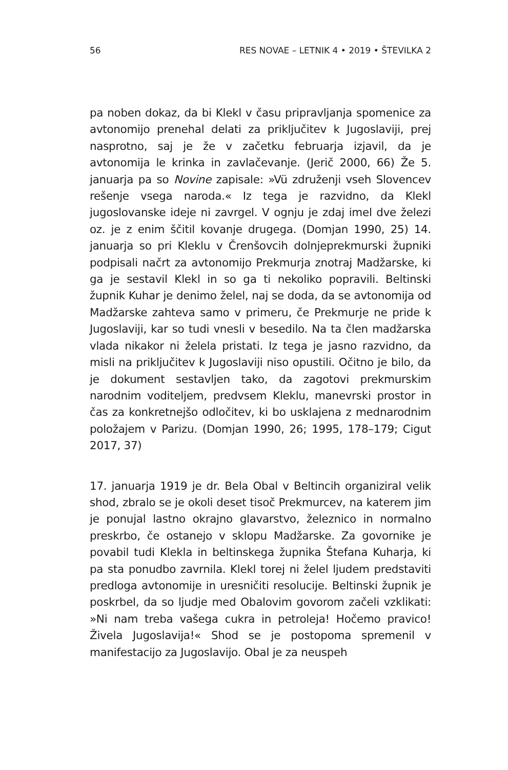56 RES NOVAE – LETNIK 4 • 2019 • ŠTEVILKA 2
pa noben dokaz, da bi Klekl v času pripravljanja spomenice za avtonomijo prenehal delati za priključitev k Jugoslaviji, prej nasprotno, saj je že v začetku februarja izjavil, da je avtonomija le krinka in zavlačevanje. (Jerič 2000, 66) Že 5. januarja pa so Novine zapisale: »Vü združenji vseh Slovencev rešenje vsega naroda.« Iz tega je razvidno, da Klekl jugoslovanske ideje ni zavrgel. V ognju je zdaj imel dve železi oz. je z enim ščitil kovanje drugega. (Domjan 1990, 25) 14. januarja so pri Kleklu v Črenšovcih dolnjeprekmurski župniki podpisali načrt za avtonomijo Prekmurja znotraj Madžarske, ki ga je sestavil Klekl in so ga ti nekoliko popravili. Beltinski župnik Kuhar je denimo želel, naj se doda, da se avtonomija od Madžarske zahteva samo v primeru, če Prekmurje ne pride k Jugoslaviji, kar so tudi vnesli v besedilo. Na ta člen madžarska vlada nikakor ni želela pristati. Iz tega je jasno razvidno, da misli na priključitev k Jugoslaviji niso opustili. Očitno je bilo, da je dokument sestavljen tako, da zagotovi prekmurskim narodnim voditeljem, predvsem Kleklu, manevrski prostor in čas za konkretnejšo odločitev, ki bo usklajena z mednarodnim položajem v Parizu. (Domjan 1990, 26; 1995, 178–179; Cigut 2017, 37)
17. januarja 1919 je dr. Bela Obal v Beltincih organiziral velik shod, zbralo se je okoli deset tisoč Prekmurcev, na katerem jim je ponujal lastno okrajno glavarstvo, železnico in normalno preskrbo, če ostanejo v sklopu Madžarske. Za govornike je povabil tudi Klekla in beltinskega župnika Štefana Kuharja, ki pa sta ponudbo zavrnila. Klekl torej ni želel ljudem predstaviti predloga avtonomije in uresničiti resolucije. Beltinski župnik je poskrbel, da so ljudje med Obalovim govorom začeli vzklikati: »Ni nam treba vašega cukra in petroleja! Hočemo pravico! Živela Jugoslavija!« Shod se je postopoma spremenil v manifestacijo za Jugoslavijo. Obal je za neuspeh